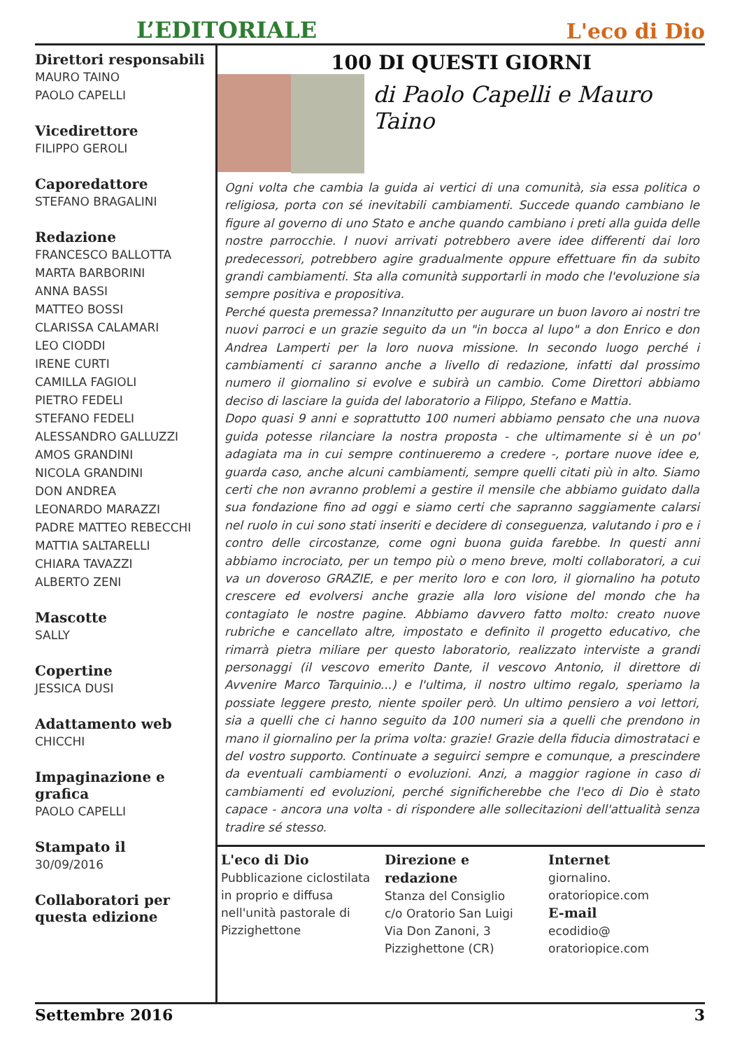L’EDITORIALE L'eco di Dio
Direttori responsabili
MAURO TAINO
PAOLO CAPELLI
Vicedirettore
FILIPPO GEROLI
Caporedattore
STEFANO BRAGALINI
Redazione
FRANCESCO BALLOTTA
MARTA BARBORINI
ANNA BASSI
MATTEO BOSSI
CLARISSA CALAMARI
LEO CIODDI
IRENE CURTI
CAMILLA FAGIOLI
PIETRO FEDELI
STEFANO FEDELI
ALESSANDRO GALLUZZI
AMOS GRANDINI
NICOLA GRANDINI
DON ANDREA
LEONARDO MARAZZI
PADRE MATTEO REBECCHI
MATTIA SALTARELLI
CHIARA TAVAZZI
ALBERTO ZENI
Mascotte
SALLY
Copertine
JESSICA DUSI
Adattamento web
CHICCHI
Impaginazione e grafica
PAOLO CAPELLI
Stampato il
30/09/2016
Collaboratori per questa edizione
100 DI QUESTI GIORNI
di Paolo Capelli e Mauro Taino
Ogni volta che cambia la guida ai vertici di una comunità, sia essa politica o religiosa, porta con sé inevitabili cambiamenti. Succede quando cambiano le figure al governo di uno Stato e anche quando cambiano i preti alla guida delle nostre parrocchie. I nuovi arrivati potrebbero avere idee differenti dai loro predecessori, potrebbero agire gradualmente oppure effettuare fin da subito grandi cambiamenti. Sta alla comunità supportarli in modo che l'evoluzione sia sempre positiva e propositiva.
Perché questa premessa? Innanzitutto per augurare un buon lavoro ai nostri tre nuovi parroci e un grazie seguito da un "in bocca al lupo" a don Enrico e don Andrea Lamperti per la loro nuova missione. In secondo luogo perché i cambiamenti ci saranno anche a livello di redazione, infatti dal prossimo numero il giornalino si evolve e subirà un cambio. Come Direttori abbiamo deciso di lasciare la guida del laboratorio a Filippo, Stefano e Mattia.
Dopo quasi 9 anni e soprattutto 100 numeri abbiamo pensato che una nuova guida potesse rilanciare la nostra proposta - che ultimamente si è un po' adagiata ma in cui sempre continueremo a credere -, portare nuove idee e, guarda caso, anche alcuni cambiamenti, sempre quelli citati più in alto. Siamo certi che non avranno problemi a gestire il mensile che abbiamo guidato dalla sua fondazione fino ad oggi e siamo certi che sapranno saggiamente calarsi nel ruolo in cui sono stati inseriti e decidere di conseguenza, valutando i pro e i contro delle circostanze, come ogni buona guida farebbe. In questi anni abbiamo incrociato, per un tempo più o meno breve, molti collaboratori, a cui va un doveroso GRAZIE, e per merito loro e con loro, il giornalino ha potuto crescere ed evolversi anche grazie alla loro visione del mondo che ha contagiato le nostre pagine. Abbiamo davvero fatto molto: creato nuove rubriche e cancellato altre, impostato e definito il progetto educativo, che rimarrà pietra miliare per questo laboratorio, realizzato interviste a grandi personaggi (il vescovo emerito Dante, il vescovo Antonio, il direttore di Avvenire Marco Tarquinio...) e l'ultima, il nostro ultimo regalo, speriamo la possiate leggere presto, niente spoiler però. Un ultimo pensiero a voi lettori, sia a quelli che ci hanno seguito da 100 numeri sia a quelli che prendono in mano il giornalino per la prima volta: grazie! Grazie della fiducia dimostrataci e del vostro supporto. Continuate a seguirci sempre e comunque, a prescindere da eventuali cambiamenti o evoluzioni. Anzi, a maggior ragione in caso di cambiamenti ed evoluzioni, perché significherebbe che l'eco di Dio è stato capace - ancora una volta - di rispondere alle sollecitazioni dell'attualità senza tradire sé stesso.
L'eco di Dio
Pubblicazione ciclostilata in proprio e diffusa nell'unità pastorale di Pizzighettone
Direzione e redazione
Stanza del Consiglio
c/o Oratorio San Luigi
Via Don Zanoni, 3
Pizzighettone (CR)
Internet
giornalino.
oratoriopice.com
E-mail
ecodidio@
oratoriopice.com
Settembre 2016 3